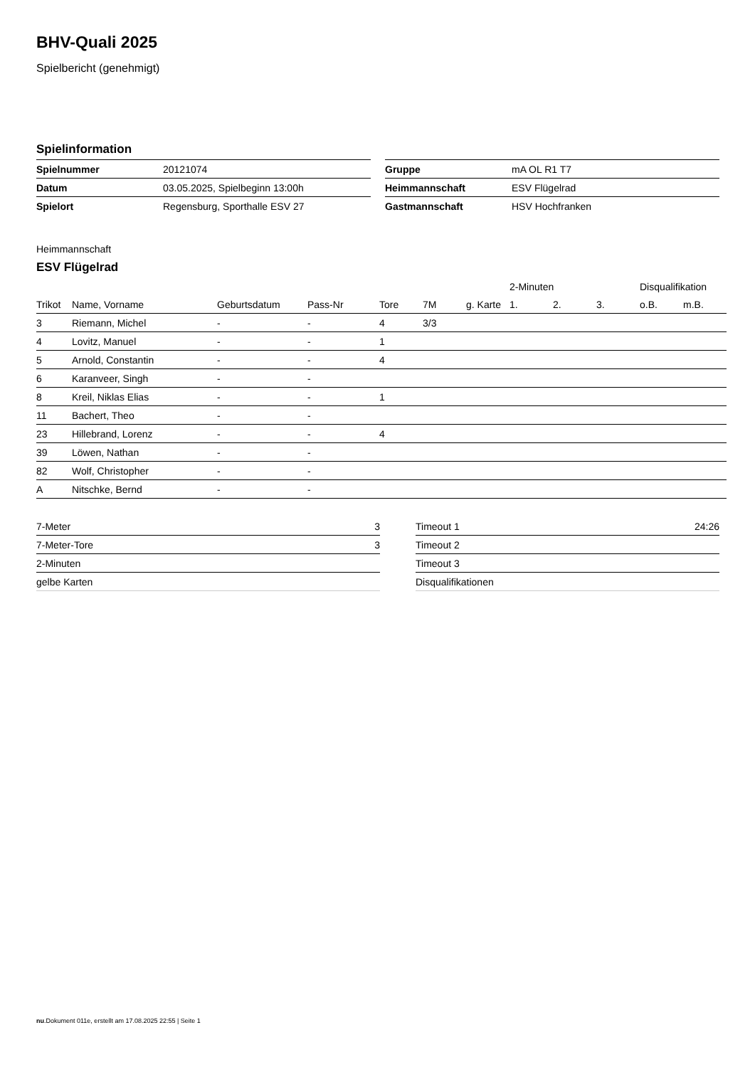BHV-Quali 2025
Spielbericht (genehmigt)
Spielinformation
| Spielnummer | 20121074 |
| Datum | 03.05.2025, Spielbeginn 13:00h |
| Spielort | Regensburg, Sporthalle ESV 27 |
| Gruppe | mA OL R1 T7 |
| Heimmannschaft | ESV Flügelrad |
| Gastmannschaft | HSV Hochfranken |
Heimmannschaft
ESV Flügelrad
| | | | | | | | 2-Minuten | | | Disqualifikation | |
| --- | --- | --- | --- | --- | --- | --- | --- | --- | --- | --- | --- |
| Trikot | Name, Vorname | Geburtsdatum | Pass-Nr | Tore | 7M | g. Karte | 1. | 2. | 3. | o.B. | m.B. |
| 3 | Riemann, Michel | - | - | 4 | 3/3 | | | | | | |
| 4 | Lovitz, Manuel | - | - | 1 | | | | | | | |
| 5 | Arnold, Constantin | - | - | 4 | | | | | | | |
| 6 | Karanveer, Singh | - | - | | | | | | | | |
| 8 | Kreil, Niklas Elias | - | - | 1 | | | | | | | |
| 11 | Bachert, Theo | - | - | | | | | | | | |
| 23 | Hillebrand, Lorenz | - | - | 4 | | | | | | | |
| 39 | Löwen, Nathan | - | - | | | | | | | | |
| 82 | Wolf, Christopher | - | - | | | | | | | | |
| A | Nitschke, Bernd | - | - | | | | | | | | |
| 7-Meter | 3 |
| 7-Meter-Tore | 3 |
| 2-Minuten | |
| gelbe Karten | |
| Timeout 1 | 24:26 |
| Timeout 2 | |
| Timeout 3 | |
| Disqualifikationen | |
nu.Dokument 011e, erstellt am 17.08.2025 22:55 | Seite 1